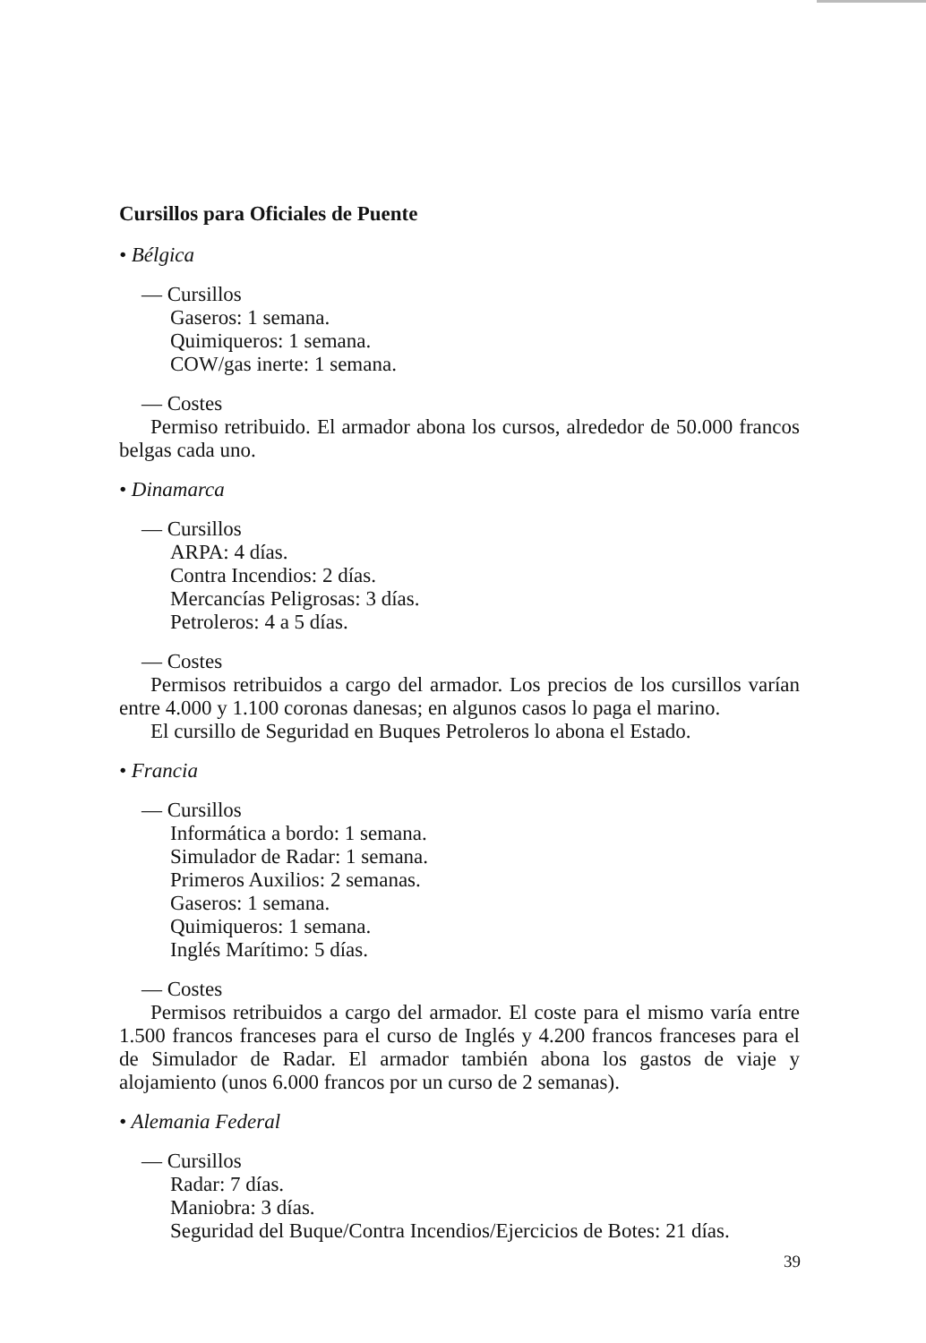Cursillos para Oficiales de Puente
• Bélgica
— Cursillos
Gaseros: 1 semana.
Quimiqueros: 1 semana.
COW/gas inerte: 1 semana.
— Costes
Permiso retribuido. El armador abona los cursos, alrededor de 50.000 francos belgas cada uno.
• Dinamarca
— Cursillos
ARPA: 4 días.
Contra Incendios: 2 días.
Mercancías Peligrosas: 3 días.
Petroleros: 4 a 5 días.
— Costes
Permisos retribuidos a cargo del armador. Los precios de los cursillos varían entre 4.000 y 1.100 coronas danesas; en algunos casos lo paga el marino.
El cursillo de Seguridad en Buques Petroleros lo abona el Estado.
• Francia
— Cursillos
Informática a bordo: 1 semana.
Simulador de Radar: 1 semana.
Primeros Auxilios: 2 semanas.
Gaseros: 1 semana.
Quimiqueros: 1 semana.
Inglés Marítimo: 5 días.
— Costes
Permisos retribuidos a cargo del armador. El coste para el mismo varía entre 1.500 francos franceses para el curso de Inglés y 4.200 francos franceses para el de Simulador de Radar. El armador también abona los gastos de viaje y alojamiento (unos 6.000 francos por un curso de 2 semanas).
• Alemania Federal
— Cursillos
Radar: 7 días.
Maniobra: 3 días.
Seguridad del Buque/Contra Incendios/Ejercicios de Botes: 21 días.
39